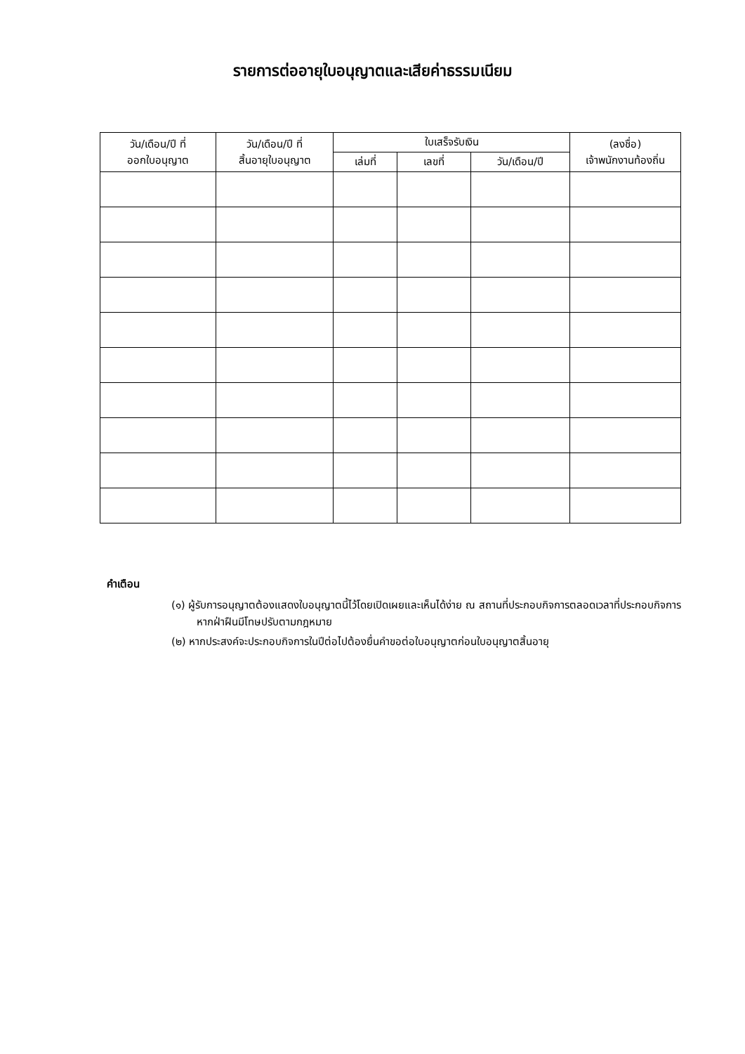รายการต่ออายุใบอนุญาตและเสียค่าธรรมเนียม
| วัน/เดือน/ปี ที่ ออกใบอนุญาต | วัน/เดือน/ปี ที่ สิ้นอายุใบอนุญาต | ใบเสร็จรับเงิน | | | (ลงชื่อ) เจ้าพนักงานท้องถิ่น |
| --- | --- | --- | --- | --- | --- |
| | | เล่มที่ | เลขที่ | วัน/เดือน/ปี | |
คำเตือน
(๑) ผู้รับการอนุญาตต้องแสดงใบอนุญาตนี้ไว้โดยเปิดเผยและเห็นได้ง่าย ณ สถานที่ประกอบกิจการตลอดเวลาที่ประกอบกิจการ หากฝ่าฝืนมีโทษปรับตามกฎหมาย
(๒) หากประสงค์จะประกอบกิจการในปีต่อไปต้องยื่นคำขอต่อใบอนุญาตก่อนใบอนุญาตสิ้นอายุ